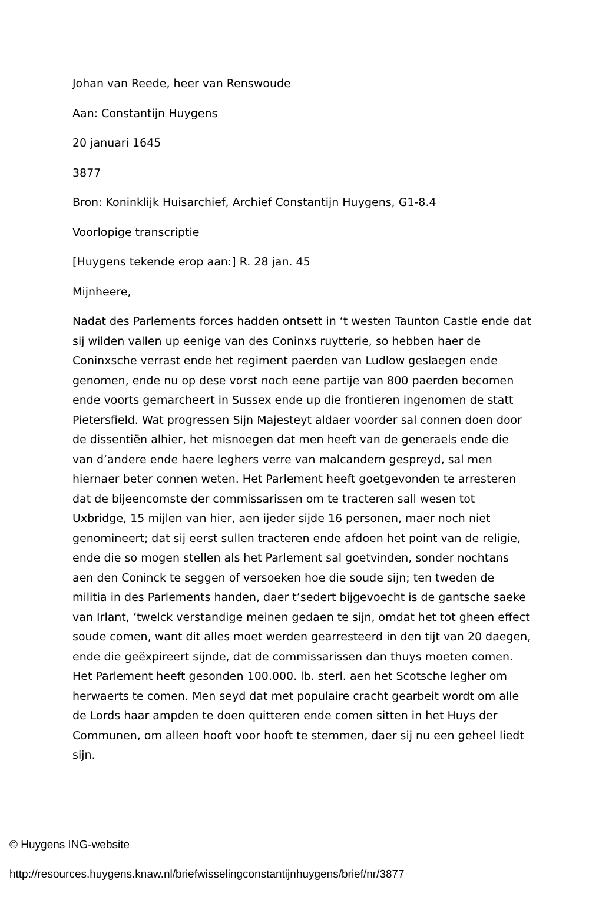Johan van Reede, heer van Renswoude
Aan: Constantijn Huygens
20 januari 1645
3877
Bron: Koninklijk Huisarchief, Archief Constantijn Huygens, G1-8.4
Voorlopige transcriptie
[Huygens tekende erop aan:] R. 28 jan. 45
Mijnheere,
Nadat des Parlements forces hadden ontsett in ‘t westen Taunton Castle ende dat sij wilden vallen up eenige van des Coninxs ruytterie, so hebben haer de Coninxsche verrast ende het regiment paerden van Ludlow geslaegen ende genomen, ende nu op dese vorst noch eene partije van 800 paerden becomen ende voorts gemarcheert in Sussex ende up die frontieren ingenomen de statt Pietersfield. Wat progressen Sijn Majesteyt aldaer voorder sal connen doen door de dissentiën alhier, het misnoegen dat men heeft van de generaels ende die van d’andere ende haere leghers verre van malcandern gespreyd, sal men hiernaer beter connen weten. Het Parlement heeft goetgevonden te arresteren dat de bijeencomste der commissarissen om te tracteren sall wesen tot Uxbridge, 15 mijlen van hier, aen ijeder sijde 16 personen, maer noch niet genomineert; dat sij eerst sullen tracteren ende afdoen het point van de religie, ende die so mogen stellen als het Parlement sal goetvinden, sonder nochtans aen den Coninck te seggen of versoeken hoe die soude sijn; ten tweden de militia in des Parlements handen, daer t’sedert bijgevoecht is de gantsche saeke van Irlant, ’twelck verstandige meinen gedaen te sijn, omdat het tot gheen effect soude comen, want dit alles moet werden gearresteerd in den tijt van 20 daegen, ende die geëxpireert sijnde, dat de commissarissen dan thuys moeten comen. Het Parlement heeft gesonden 100.000. lb. sterl. aen het Scotsche legher om herwaerts te comen. Men seyd dat met populaire cracht gearbeit wordt om alle de Lords haar ampden te doen quitteren ende comen sitten in het Huys der Communen, om alleen hooft voor hooft te stemmen, daer sij nu een geheel liedt sijn.
© Huygens ING-website
http://resources.huygens.knaw.nl/briefwisselingconstantijnhuygens/brief/nr/3877